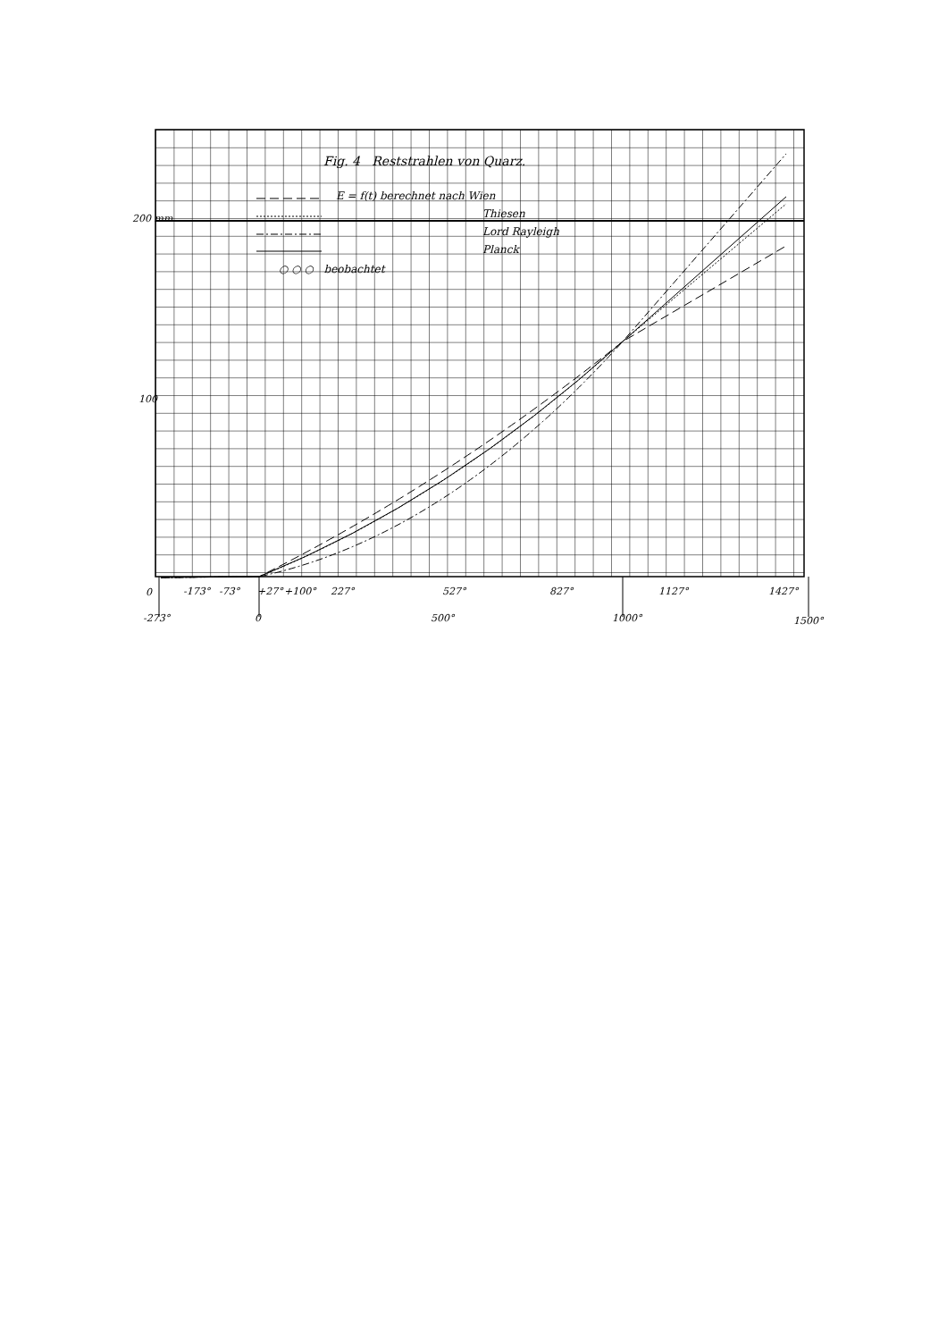Fig. 4 Reststrahlen von Quarz.
E = f(t) berechnet nach Wien
Thiesen
Lord Rayleigh
Planck
○ ○ ○ beobachtet
200 mm
100
0 -173° -73° +27° +100° 227° 527° 827° 1127° 1427°
-273° 0 500° 1000° 1500°